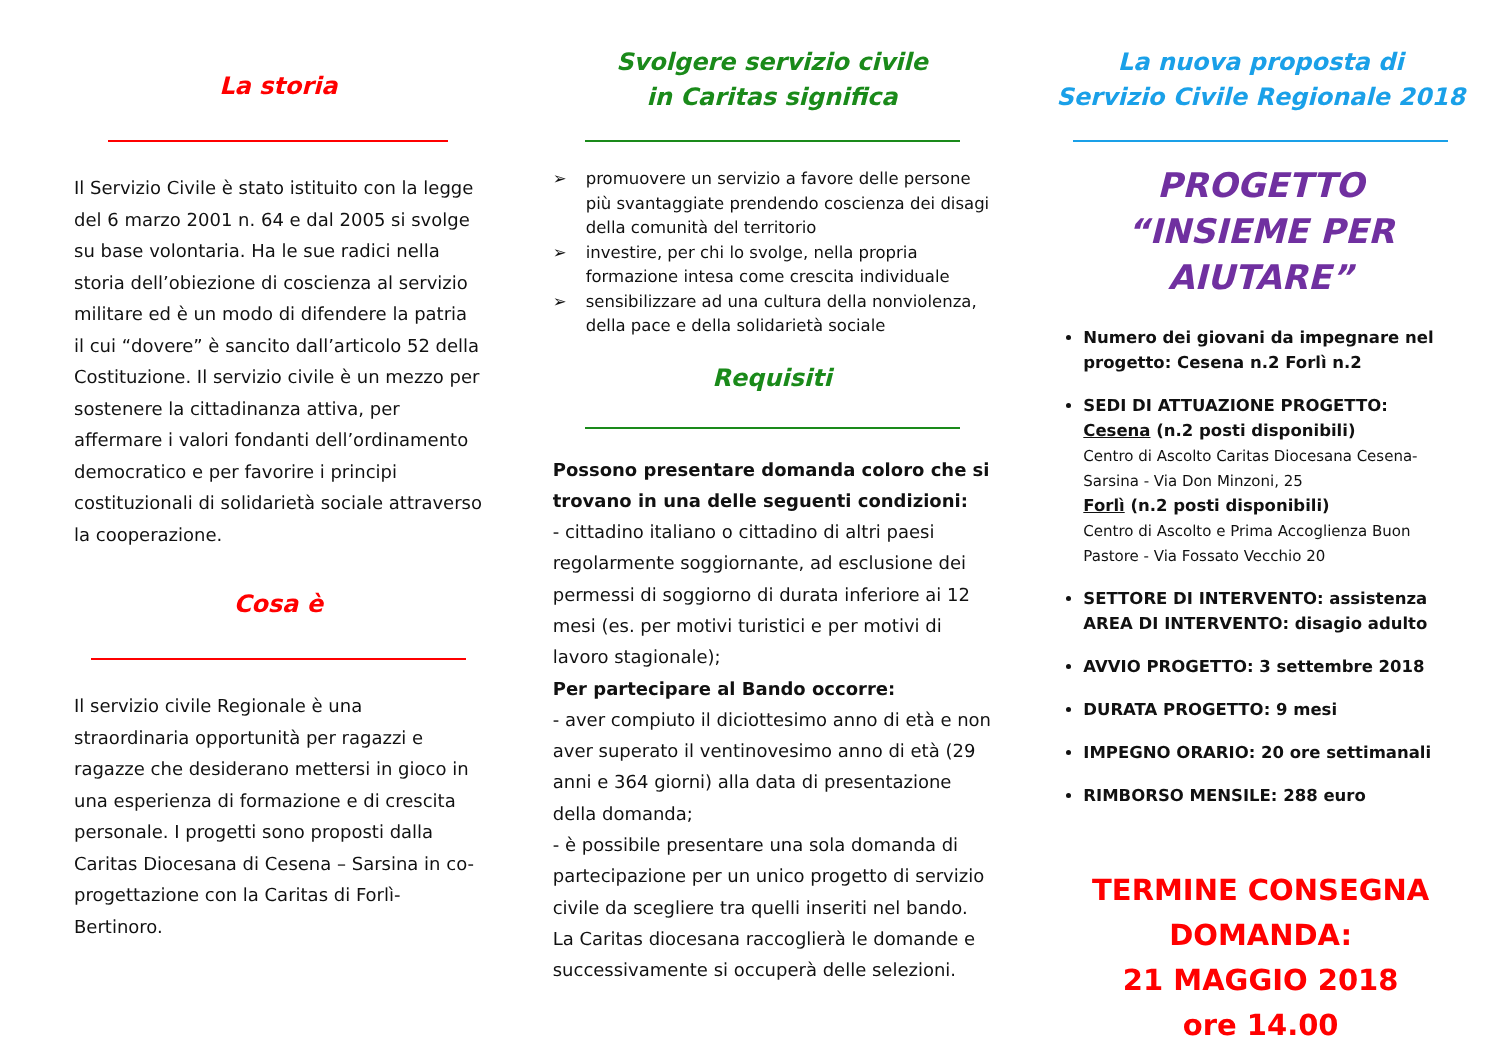La storia
Il Servizio Civile è stato istituito con la legge del 6 marzo 2001 n. 64 e dal 2005 si svolge su base volontaria. Ha le sue radici nella storia dell’obiezione di coscienza al servizio militare ed è un modo di difendere la patria il cui “dovere” è sancito dall’articolo 52 della Costituzione. Il servizio civile è un mezzo per sostenere la cittadinanza attiva, per affermare i valori fondanti dell’ordinamento democratico e per favorire i principi costituzionali di solidarietà sociale attraverso la cooperazione.
Cosa è
Il servizio civile Regionale è una straordinaria opportunità per ragazzi e ragazze che desiderano mettersi in gioco in una esperienza di formazione e di crescita personale. I progetti sono proposti dalla Caritas Diocesana di Cesena – Sarsina in co-progettazione con la Caritas di Forlì-Bertinoro.
Svolgere servizio civile
in Caritas significa
➢ promuovere un servizio a favore delle persone più svantaggiate prendendo coscienza dei disagi della comunità del territorio
➢ investire, per chi lo svolge, nella propria formazione intesa come crescita individuale
➢ sensibilizzare ad una cultura della nonviolenza, della pace e della solidarietà sociale
Requisiti
Possono presentare domanda coloro che si trovano in una delle seguenti condizioni:
- cittadino italiano o cittadino di altri paesi regolarmente soggiornante, ad esclusione dei permessi di soggiorno di durata inferiore ai 12 mesi (es. per motivi turistici e per motivi di lavoro stagionale);
Per partecipare al Bando occorre:
- aver compiuto il diciottesimo anno di età e non aver superato il ventinovesimo anno di età (29 anni e 364 giorni) alla data di presentazione della domanda;
- è possibile presentare una sola domanda di partecipazione per un unico progetto di servizio civile da scegliere tra quelli inseriti nel bando. La Caritas diocesana raccoglierà le domande e successivamente si occuperà delle selezioni.
La nuova proposta di
Servizio Civile Regionale 2018
PROGETTO
“INSIEME PER AIUTARE”
Numero dei giovani da impegnare nel progetto: Cesena n.2 Forlì n.2
SEDI DI ATTUAZIONE PROGETTO:
Cesena (n.2 posti disponibili)
Centro di Ascolto Caritas Diocesana Cesena-Sarsina - Via Don Minzoni, 25
Forlì (n.2 posti disponibili)
Centro di Ascolto e Prima Accoglienza Buon Pastore - Via Fossato Vecchio 20
SETTORE DI INTERVENTO: assistenza
AREA DI INTERVENTO: disagio adulto
AVVIO PROGETTO: 3 settembre 2018
DURATA PROGETTO: 9 mesi
IMPEGNO ORARIO: 20 ore settimanali
RIMBORSO MENSILE: 288 euro
TERMINE CONSEGNA
DOMANDA:
21 MAGGIO 2018
ore 14.00